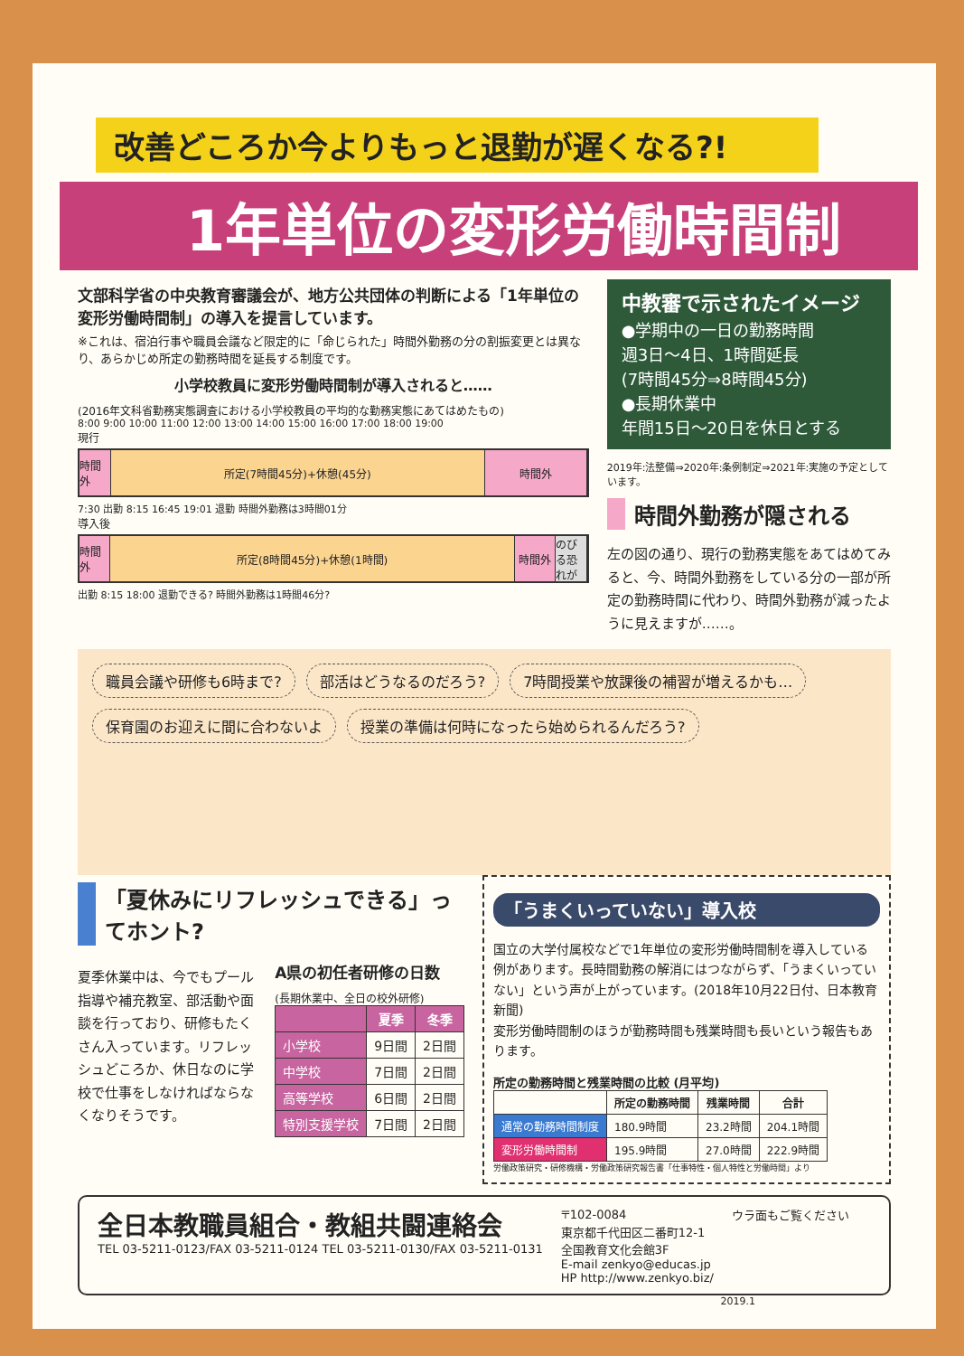改善どころか今よりもっと退勤が遅くなる?!
1年単位の変形労働時間制
文部科学省の中央教育審議会が、地方公共団体の判断による「1年単位の変形労働時間制」の導入を提言しています。
※これは、宿泊行事や職員会議など限定的に「命じられた」時間外勤務の分の割振変更とは異なり、あらかじめ所定の勤務時間を延長する制度です。
小学校教員に変形労働時間制が導入されると……
(2016年文科省勤務実態調査における小学校教員の平均的な勤務実態にあてはめたもの)
8:00 9:00 10:00 11:00 12:00 13:00 14:00 15:00 16:00 17:00 18:00 19:00
現行
時間外 所定(7時間45分)+休憩(45分) 時間外
7:30 出勤 8:15 16:45 19:01 退勤 時間外勤務は3時間01分
導入後
時間外 所定(8時間45分)+休憩(1時間) 時間外 のびる恐れが
出勤 8:15 18:00 退勤できる? 時間外勤務は1時間46分?
中教審で示されたイメージ
●学期中の一日の勤務時間
週3日～4日、1時間延長
(7時間45分⇒8時間45分)
●長期休業中
年間15日～20日を休日とする
2019年:法整備⇒2020年:条例制定⇒2021年:実施の予定としています。
時間外勤務が隠される
左の図の通り、現行の勤務実態をあてはめてみると、今、時間外勤務をしている分の一部が所定の勤務時間に代わり、時間外勤務が減ったように見えますが……。
職員会議や研修も6時まで? 部活はどうなるのだろう? 7時間授業や放課後の補習が増えるかも… 保育園のお迎えに間に合わないよ 授業の準備は何時になったら始められるんだろう?
「夏休みにリフレッシュできる」ってホント?
夏季休業中は、今でもプール指導や補充教室、部活動や面談を行っており、研修もたくさん入っています。リフレッシュどころか、休日なのに学校で仕事をしなければならなくなりそうです。
A県の初任者研修の日数
(長期休業中、全日の校外研修)
| | 夏季 | 冬季 |
| --- | --- | --- |
| 小学校 | 9日間 | 2日間 |
| 中学校 | 7日間 | 2日間 |
| 高等学校 | 6日間 | 2日間 |
| 特別支援学校 | 7日間 | 2日間 |
「うまくいっていない」導入校
国立の大学付属校などで1年単位の変形労働時間制を導入している例があります。長時間勤務の解消にはつながらず、「うまくいっていない」という声が上がっています。(2018年10月22日付、日本教育新聞)
変形労働時間制のほうが勤務時間も残業時間も長いという報告もあります。
所定の勤務時間と残業時間の比較 (月平均)
| | 所定の勤務時間 | 残業時間 | 合計 |
| --- | --- | --- | --- |
| 通常の勤務時間制度 | 180.9時間 | 23.2時間 | 204.1時間 |
| 変形労働時間制 | 195.9時間 | 27.0時間 | 222.9時間 |
労働政策研究・研修機構・労働政策研究報告書「仕事特性・個人特性と労働時間」より
全日本教職員組合・教組共闘連絡会
TEL 03-5211-0123/FAX 03-5211-0124 TEL 03-5211-0130/FAX 03-5211-0131
〒102-0084
東京都千代田区二番町12-1
全国教育文化会館3F
E-mail zenkyo@educas.jp
HP http://www.zenkyo.biz/
ウラ面もご覧ください
2019.1